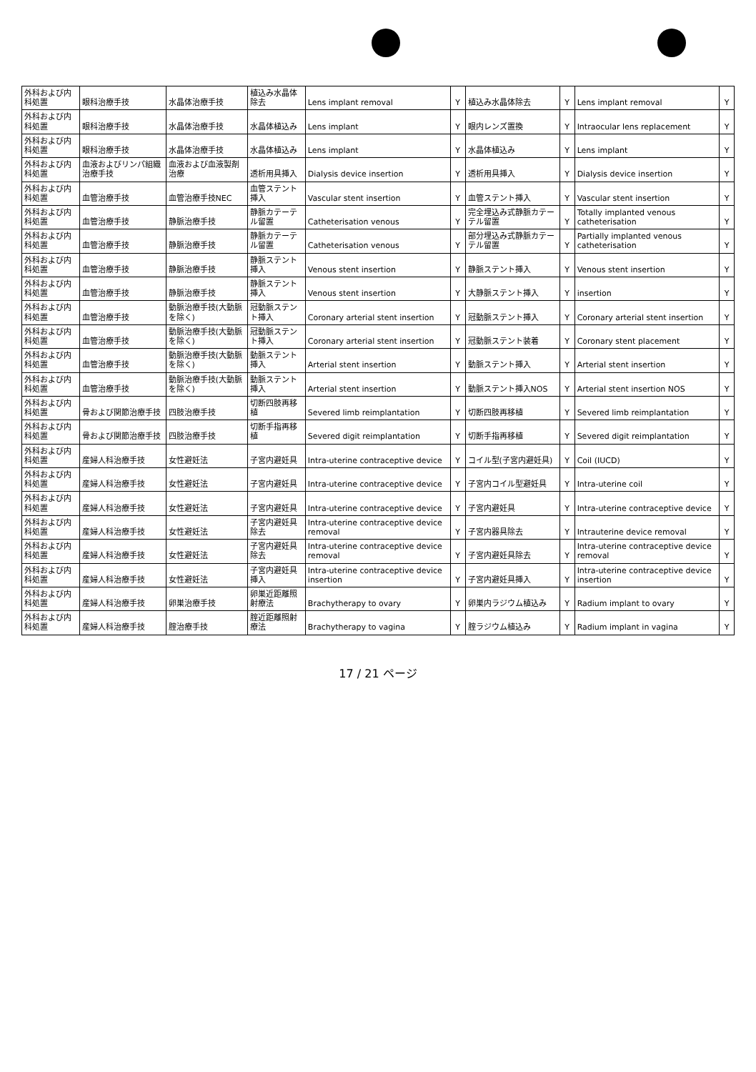| 外科および内科処置 | 眼科治療手技 | 水晶体治療手技 | 植込み水晶体除去 | Lens implant removal | Y | 植込み水晶体除去 | Y | Lens implant removal | Y |
| 外科および内科処置 | 眼科治療手技 | 水晶体治療手技 | 水晶体植込み | Lens implant | Y | 眼内レンズ置換 | Y | Intraocular lens replacement | Y |
| 外科および内科処置 | 眼科治療手技 | 水晶体治療手技 | 水晶体植込み | Lens implant | Y | 水晶体植込み | Y | Lens implant | Y |
| 外科および内科処置 | 血液およびリンパ組織治療手技 | 血液および血液製剤治療 | 透析用具挿入 | Dialysis device insertion | Y | 透析用具挿入 | Y | Dialysis device insertion | Y |
| 外科および内科処置 | 血管治療手技 | 血管治療手技NEC | 血管ステント挿入 | Vascular stent insertion | Y | 血管ステント挿入 | Y | Vascular stent insertion | Y |
| 外科および内科処置 | 血管治療手技 | 静脈治療手技 | 静脈カテーテル留置 | Catheterisation venous | Y | 完全埋込み式静脈カテーテル留置 | Y | Totally implanted venous catheterisation | Y |
| 外科および内科処置 | 血管治療手技 | 静脈治療手技 | 静脈カテーテル留置 | Catheterisation venous | Y | 部分埋込み式静脈カテーテル留置 | Y | Partially implanted venous catheterisation | Y |
| 外科および内科処置 | 血管治療手技 | 静脈治療手技 | 静脈ステント挿入 | Venous stent insertion | Y | 静脈ステント挿入 | Y | Venous stent insertion | Y |
| 外科および内科処置 | 血管治療手技 | 静脈治療手技 | 静脈ステント挿入 | Venous stent insertion | Y | 大静脈ステント挿入 | Y | insertion | Y |
| 外科および内科処置 | 血管治療手技 | 動脈治療手技(大動脈を除く) | 冠動脈ステント挿入 | Coronary arterial stent insertion | Y | 冠動脈ステント挿入 | Y | Coronary arterial stent insertion | Y |
| 外科および内科処置 | 血管治療手技 | 動脈治療手技(大動脈を除く) | 冠動脈ステント挿入 | Coronary arterial stent insertion | Y | 冠動脈ステント装着 | Y | Coronary stent placement | Y |
| 外科および内科処置 | 血管治療手技 | 動脈治療手技(大動脈を除く) | 動脈ステント挿入 | Arterial stent insertion | Y | 動脈ステント挿入 | Y | Arterial stent insertion | Y |
| 外科および内科処置 | 血管治療手技 | 動脈治療手技(大動脈を除く) | 動脈ステント挿入 | Arterial stent insertion | Y | 動脈ステント挿入NOS | Y | Arterial stent insertion NOS | Y |
| 外科および内科処置 | 骨および関節治療手技 | 四肢治療手技 | 切断四肢再移植 | Severed limb reimplantation | Y | 切断四肢再移植 | Y | Severed limb reimplantation | Y |
| 外科および内科処置 | 骨および関節治療手技 | 四肢治療手技 | 切断手指再移植 | Severed digit reimplantation | Y | 切断手指再移植 | Y | Severed digit reimplantation | Y |
| 外科および内科処置 | 産婦人科治療手技 | 女性避妊法 | 子宮内避妊具 | Intra-uterine contraceptive device | Y | コイル型(子宮内避妊具) | Y | Coil (IUCD) | Y |
| 外科および内科処置 | 産婦人科治療手技 | 女性避妊法 | 子宮内避妊具 | Intra-uterine contraceptive device | Y | 子宮内コイル型避妊具 | Y | Intra-uterine coil | Y |
| 外科および内科処置 | 産婦人科治療手技 | 女性避妊法 | 子宮内避妊具 | Intra-uterine contraceptive device | Y | 子宮内避妊具 | Y | Intra-uterine contraceptive device | Y |
| 外科および内科処置 | 産婦人科治療手技 | 女性避妊法 | 子宮内避妊具除去 | Intra-uterine contraceptive device removal | Y | 子宮内器具除去 | Y | Intrauterine device removal | Y |
| 外科および内科処置 | 産婦人科治療手技 | 女性避妊法 | 子宮内避妊具除去 | Intra-uterine contraceptive device removal | Y | 子宮内避妊具除去 | Y | Intra-uterine contraceptive device removal | Y |
| 外科および内科処置 | 産婦人科治療手技 | 女性避妊法 | 子宮内避妊具挿入 | Intra-uterine contraceptive device insertion | Y | 子宮内避妊具挿入 | Y | Intra-uterine contraceptive device insertion | Y |
| 外科および内科処置 | 産婦人科治療手技 | 卵巣治療手技 | 卵巣近距離照射療法 | Brachytherapy to ovary | Y | 卵巣内ラジウム植込み | Y | Radium implant to ovary | Y |
| 外科および内科処置 | 産婦人科治療手技 | 腟治療手技 | 腟近距離照射療法 | Brachytherapy to vagina | Y | 腟ラジウム植込み | Y | Radium implant in vagina | Y |
17 / 21 ページ